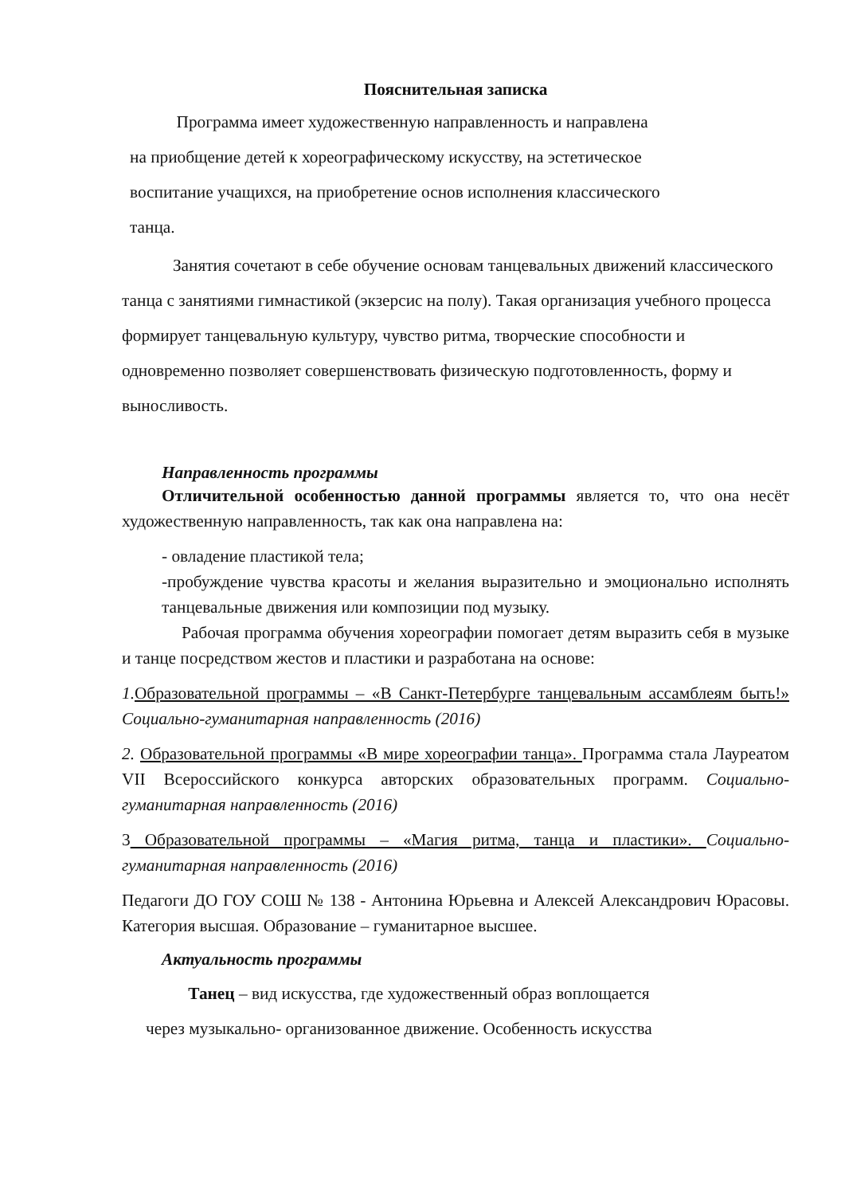Пояснительная записка
Программа имеет художественную направленность и направлена
на приобщение детей к хореографическому искусству, на эстетическое
воспитание учащихся, на приобретение основ исполнения классического
танца.
Занятия сочетают в себе обучение основам танцевальных движений классического танца с занятиями гимнастикой (экзерсис на полу). Такая организация учебного процесса формирует танцевальную культуру, чувство ритма, творческие способности и одновременно позволяет совершенствовать физическую подготовленность, форму и выносливость.
Направленность программы
Отличительной особенностью данной программы является то, что она несёт художественную направленность, так как она направлена на:
- овладение пластикой тела;
-пробуждение чувства красоты и желания выразительно и эмоционально исполнять танцевальные движения или композиции под музыку.
Рабочая программа обучения хореографии помогает детям выразить себя в музыке и танце посредством жестов и пластики и разработана на основе:
1. Образовательной программы – «В Санкт-Петербурге танцевальным ассамблеям быть!» Социально-гуманитарная направленность (2016)
2. Образовательной программы «В мире хореографии танца». Программа стала Лауреатом VII Всероссийского конкурса авторских образовательных программ. Социально-гуманитарная направленность (2016)
3 Образовательной программы – «Магия ритма, танца и пластики». Социально-гуманитарная направленность (2016)
Педагоги ДО ГОУ СОШ № 138 - Антонина Юрьевна и Алексей Александрович Юрасовы. Категория высшая. Образование – гуманитарное высшее.
Актуальность программы
Танец – вид искусства, где художественный образ воплощается
через музыкально- организованное движение. Особенность искусства